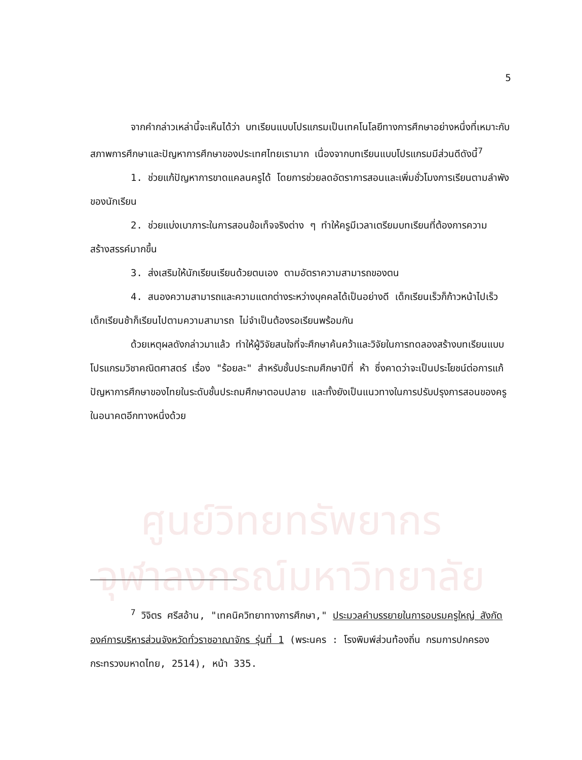ศูนย์วิทยทรัพยากร
จุฬาลงกรณ์มหาวิทยาลัย
5
จากคำกล่าวเหล่านี้จะเห็นได้ว่า บทเรียนแบบโปรแกรมเป็นเทคโนโลยีทางการศึกษาอย่างหนึ่งที่เหมาะกับสภาพการศึกษาและปัญหาการศึกษาของประเทศไทยเรามาก เนื่องจากบทเรียนแบบโปรแกรมมีส่วนดีดังนี้<sup>7</sup>
1. ช่วยแก้ปัญหาการขาดแคลนครูได้ โดยการช่วยลดอัตราการสอนและเพิ่มชั่วโมงการเรียนตามลำพังของนักเรียน
2. ช่วยแบ่งเบาภาระในการสอนข้อเท็จจริงต่าง ๆ ทำให้ครูมีเวลาเตรียมบทเรียนที่ต้องการความสร้างสรรค์มากขึ้น
3. ส่งเสริมให้นักเรียนเรียนด้วยตนเอง ตามอัตราความสามารถของตน
4. สนองความสามารถและความแตกต่างระหว่างบุคคลได้เป็นอย่างดี เด็กเรียนเร็วก็ก้าวหน้าไปเร็ว เด็กเรียนช้าก็เรียนไปตามความสามารถ ไม่จำเป็นต้องรอเรียนพร้อมกัน
ด้วยเหตุผลดังกล่าวมาแล้ว ทำให้ผู้วิจัยสนใจที่จะศึกษาค้นคว้าและวิจัยในการทดลองสร้างบทเรียนแบบโปรแกรมวิชาคณิตศาสตร์ เรื่อง "ร้อยละ" สำหรับชั้นประถมศึกษาปีที่ ห้า ซึ่งคาดว่าจะเป็นประโยชน์ต่อการแก้ปัญหาการศึกษาของไทยในระดับชั้นประถมศึกษาตอนปลาย และทั้งยังเป็นแนวทางในการปรับปรุงการสอนของครูในอนาคตอีกทางหนึ่งด้วย
<sup>7</sup> วิจิตร ศรีสอ้าน, "เทคนิควิทยาทางการศึกษา," ประมวลคำบรรยายในการอบรมครูใหญ่ สังกัดองค์การบริหารส่วนจังหวัดทั่วราชอาณาจักร รุ่นที่ 1 (พระนคร : โรงพิมพ์ส่วนท้องถิ่น กรมการปกครอง กระทรวงมหาดไทย, 2514), หน้า 335.